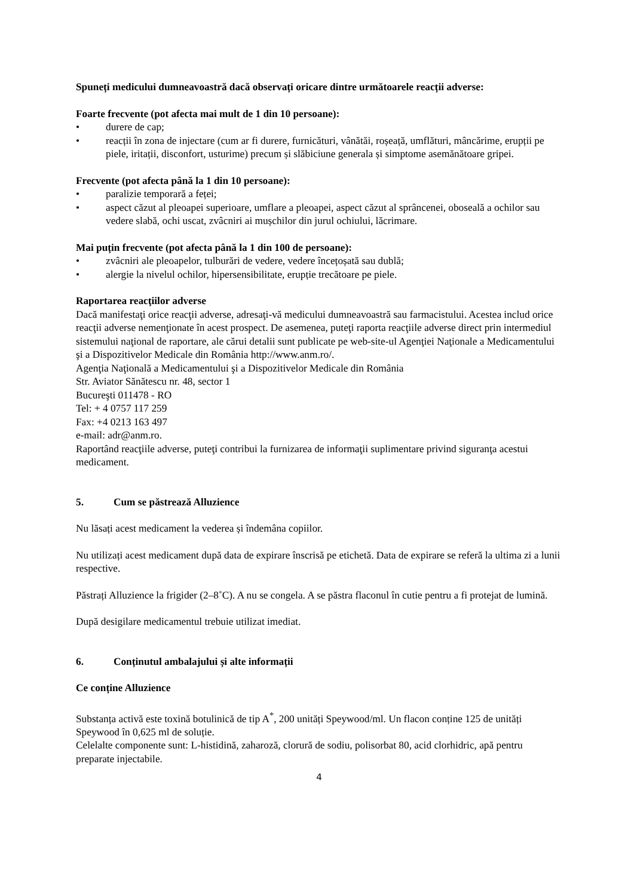Spuneți medicului dumneavoastră dacă observați oricare dintre următoarele reacții adverse:
Foarte frecvente (pot afecta mai mult de 1 din 10 persoane):
• durere de cap;
• reacții în zona de injectare (cum ar fi durere, furnicături, vânătăi, roșeață, umflături, mâncărime, erupții pe piele, iritații, disconfort, usturime) precum și slăbiciune generala și simptome asemănătoare gripei.
Frecvente (pot afecta până la 1 din 10 persoane):
• paralizie temporară a feței;
• aspect căzut al pleoapei superioare, umflare a pleoapei, aspect căzut al sprâncenei, oboseală a ochilor sau vedere slabă, ochi uscat, zvâcniri ai mușchilor din jurul ochiului, lăcrimare.
Mai puțin frecvente (pot afecta până la 1 din 100 de persoane):
• zvâcniri ale pleoapelor, tulburări de vedere, vedere încețoșată sau dublă;
• alergie la nivelul ochilor, hipersensibilitate, erupție trecătoare pe piele.
Raportarea reacţiilor adverse
Dacă manifestaţi orice reacţii adverse, adresaţi-vă medicului dumneavoastră sau farmacistului. Acestea includ orice reacţii adverse nemenţionate în acest prospect. De asemenea, puteţi raporta reacţiile adverse direct prin intermediul sistemului naţional de raportare, ale cărui detalii sunt publicate pe web-site-ul Agenţiei Naţionale a Medicamentului şi a Dispozitivelor Medicale din România http://www.anm.ro/.
Agenţia Naţională a Medicamentului şi a Dispozitivelor Medicale din România
Str. Aviator Sănătescu nr. 48, sector 1
Bucureşti 011478 - RO
Tel: + 4 0757 117 259
Fax: +4 0213 163 497
e-mail: adr@anm.ro.
Raportând reacţiile adverse, puteţi contribui la furnizarea de informaţii suplimentare privind siguranţa acestui medicament.
5. Cum se păstrează Alluzience
Nu lăsați acest medicament la vederea și îndemâna copiilor.
Nu utilizați acest medicament după data de expirare înscrisă pe etichetă. Data de expirare se referă la ultima zi a lunii respective.
Păstrați Alluzience la frigider (2–8˚C). A nu se congela. A se păstra flaconul în cutie pentru a fi protejat de lumină.
După desigilare medicamentul trebuie utilizat imediat.
6. Conținutul ambalajului și alte informații
Ce conține Alluzience
Substanța activă este toxină botulinică de tip A<sup>*</sup>, 200 unități Speywood/ml. Un flacon conține 125 de unități Speywood în 0,625 ml de soluție.
Celelalte componente sunt: L-histidină, zaharoză, clorură de sodiu, polisorbat 80, acid clorhidric, apă pentru preparate injectabile.
4